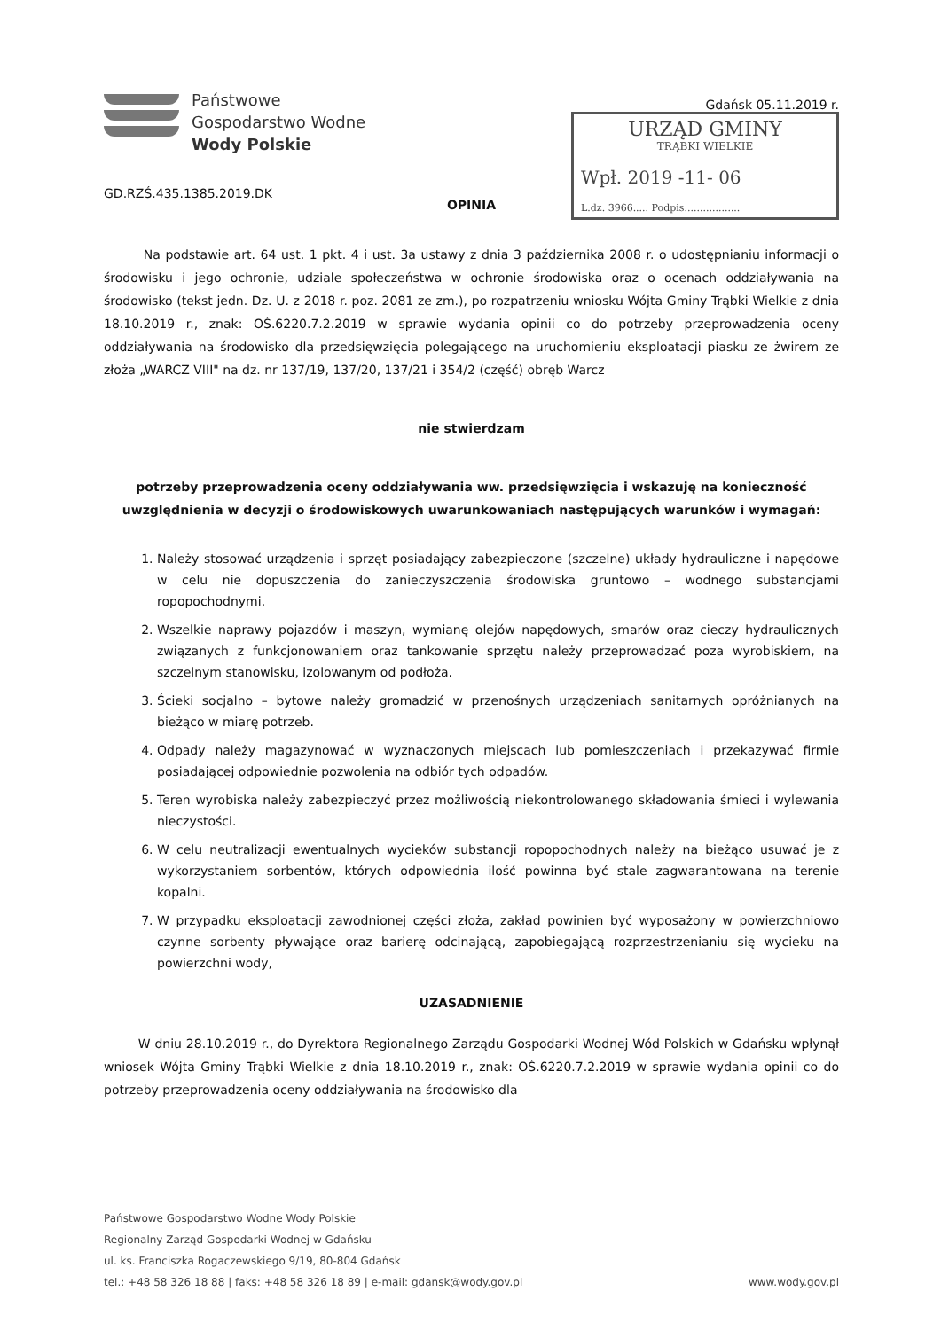Państwowe
Gospodarstwo Wodne
Wody Polskie
GD.RZŚ.435.1385.2019.DK
Gdańsk 05.11.2019 r.
URZĄD GMINY
TRĄBKI WIELKIE
Wpł. 2019 -11- 06
L.dz. 3966..... Podpis..................
OPINIA
Na podstawie art. 64 ust. 1 pkt. 4 i ust. 3a ustawy z dnia 3 października 2008 r. o udostępnianiu informacji o środowisku i jego ochronie, udziale społeczeństwa w ochronie środowiska oraz o ocenach oddziaływania na środowisko (tekst jedn. Dz. U. z 2018 r. poz. 2081 ze zm.), po rozpatrzeniu wniosku Wójta Gminy Trąbki Wielkie z dnia 18.10.2019 r., znak: OŚ.6220.7.2.2019 w sprawie wydania opinii co do potrzeby przeprowadzenia oceny oddziaływania na środowisko dla przedsięwzięcia polegającego na uruchomieniu eksploatacji piasku ze żwirem ze złoża „WARCZ VIII" na dz. nr 137/19, 137/20, 137/21 i 354/2 (część) obręb Warcz
nie stwierdzam
potrzeby przeprowadzenia oceny oddziaływania ww. przedsięwzięcia i wskazuję na konieczność uwzględnienia w decyzji o środowiskowych uwarunkowaniach następujących warunków i wymagań:
1. Należy stosować urządzenia i sprzęt posiadający zabezpieczone (szczelne) układy hydrauliczne i napędowe w celu nie dopuszczenia do zanieczyszczenia środowiska gruntowo – wodnego substancjami ropopochodnymi.
2. Wszelkie naprawy pojazdów i maszyn, wymianę olejów napędowych, smarów oraz cieczy hydraulicznych związanych z funkcjonowaniem oraz tankowanie sprzętu należy przeprowadzać poza wyrobiskiem, na szczelnym stanowisku, izolowanym od podłoża.
3. Ścieki socjalno – bytowe należy gromadzić w przenośnych urządzeniach sanitarnych opróżnianych na bieżąco w miarę potrzeb.
4. Odpady należy magazynować w wyznaczonych miejscach lub pomieszczeniach i przekazywać firmie posiadającej odpowiednie pozwolenia na odbiór tych odpadów.
5. Teren wyrobiska należy zabezpieczyć przez możliwością niekontrolowanego składowania śmieci i wylewania nieczystości.
6. W celu neutralizacji ewentualnych wycieków substancji ropopochodnych należy na bieżąco usuwać je z wykorzystaniem sorbentów, których odpowiednia ilość powinna być stale zagwarantowana na terenie kopalni.
7. W przypadku eksploatacji zawodnionej części złoża, zakład powinien być wyposażony w powierzchniowo czynne sorbenty pływające oraz barierę odcinającą, zapobiegającą rozprzestrzenianiu się wycieku na powierzchni wody,
UZASADNIENIE
W dniu 28.10.2019 r., do Dyrektora Regionalnego Zarządu Gospodarki Wodnej Wód Polskich w Gdańsku wpłynął wniosek Wójta Gminy Trąbki Wielkie z dnia 18.10.2019 r., znak: OŚ.6220.7.2.2019 w sprawie wydania opinii co do potrzeby przeprowadzenia oceny oddziaływania na środowisko dla
Państwowe Gospodarstwo Wodne Wody Polskie
Regionalny Zarząd Gospodarki Wodnej w Gdańsku
ul. ks. Franciszka Rogaczewskiego 9/19, 80-804 Gdańsk
tel.: +48 58 326 18 88 | faks: +48 58 326 18 89 | e-mail: gdansk@wody.gov.pl www.wody.gov.pl